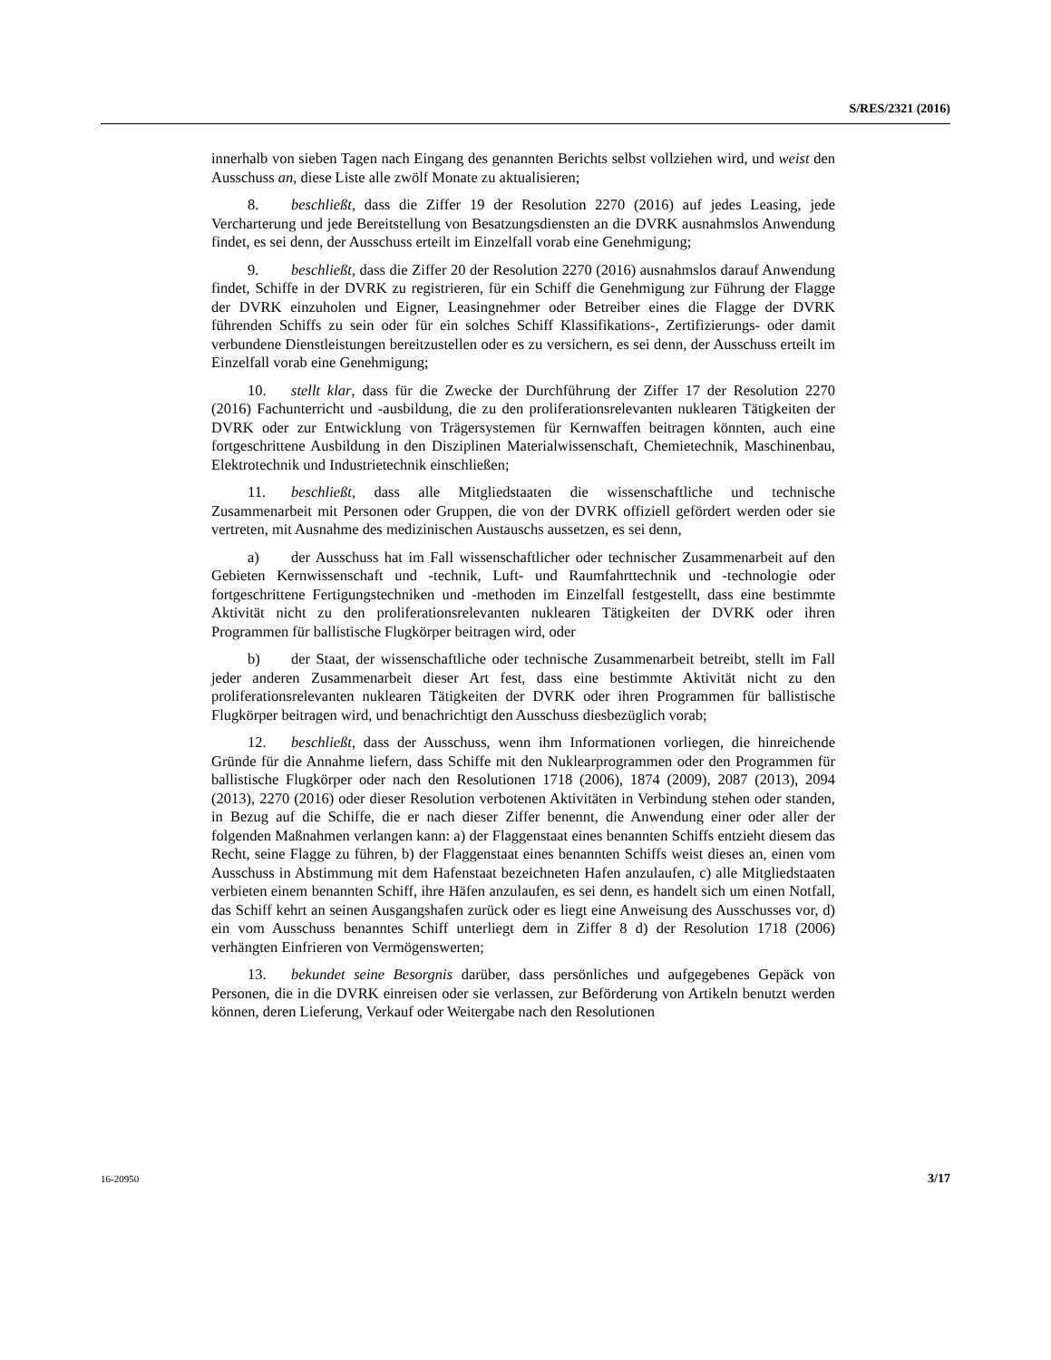S/RES/2321 (2016)
innerhalb von sieben Tagen nach Eingang des genannten Berichts selbst vollziehen wird, und weist den Ausschuss an, diese Liste alle zwölf Monate zu aktualisieren;
8. beschließt, dass die Ziffer 19 der Resolution 2270 (2016) auf jedes Leasing, jede Vercharterung und jede Bereitstellung von Besatzungsdiensten an die DVRK ausnahmslos Anwendung findet, es sei denn, der Ausschuss erteilt im Einzelfall vorab eine Genehmigung;
9. beschließt, dass die Ziffer 20 der Resolution 2270 (2016) ausnahmslos darauf Anwendung findet, Schiffe in der DVRK zu registrieren, für ein Schiff die Genehmigung zur Führung der Flagge der DVRK einzuholen und Eigner, Leasingnehmer oder Betreiber eines die Flagge der DVRK führenden Schiffs zu sein oder für ein solches Schiff Klassifikations-, Zertifizierungs- oder damit verbundene Dienstleistungen bereitzustellen oder es zu versichern, es sei denn, der Ausschuss erteilt im Einzelfall vorab eine Genehmigung;
10. stellt klar, dass für die Zwecke der Durchführung der Ziffer 17 der Resolution 2270 (2016) Fachunterricht und -ausbildung, die zu den proliferationsrelevanten nuklearen Tätigkeiten der DVRK oder zur Entwicklung von Trägersystemen für Kernwaffen beitragen könnten, auch eine fortgeschrittene Ausbildung in den Disziplinen Materialwissenschaft, Chemietechnik, Maschinenbau, Elektrotechnik und Industrietechnik einschließen;
11. beschließt, dass alle Mitgliedstaaten die wissenschaftliche und technische Zusammenarbeit mit Personen oder Gruppen, die von der DVRK offiziell gefördert werden oder sie vertreten, mit Ausnahme des medizinischen Austauschs aussetzen, es sei denn,
a) der Ausschuss hat im Fall wissenschaftlicher oder technischer Zusammenarbeit auf den Gebieten Kernwissenschaft und -technik, Luft- und Raumfahrttechnik und -technologie oder fortgeschrittene Fertigungstechniken und -methoden im Einzelfall festgestellt, dass eine bestimmte Aktivität nicht zu den proliferationsrelevanten nuklearen Tätigkeiten der DVRK oder ihren Programmen für ballistische Flugkörper beitragen wird, oder
b) der Staat, der wissenschaftliche oder technische Zusammenarbeit betreibt, stellt im Fall jeder anderen Zusammenarbeit dieser Art fest, dass eine bestimmte Aktivität nicht zu den proliferationsrelevanten nuklearen Tätigkeiten der DVRK oder ihren Programmen für ballistische Flugkörper beitragen wird, und benachrichtigt den Ausschuss diesbezüglich vorab;
12. beschließt, dass der Ausschuss, wenn ihm Informationen vorliegen, die hinreichende Gründe für die Annahme liefern, dass Schiffe mit den Nuklearprogrammen oder den Programmen für ballistische Flugkörper oder nach den Resolutionen 1718 (2006), 1874 (2009), 2087 (2013), 2094 (2013), 2270 (2016) oder dieser Resolution verbotenen Aktivitäten in Verbindung stehen oder standen, in Bezug auf die Schiffe, die er nach dieser Ziffer benennt, die Anwendung einer oder aller der folgenden Maßnahmen verlangen kann: a) der Flaggenstaat eines benannten Schiffs entzieht diesem das Recht, seine Flagge zu führen, b) der Flaggenstaat eines benannten Schiffs weist dieses an, einen vom Ausschuss in Abstimmung mit dem Hafenstaat bezeichneten Hafen anzulaufen, c) alle Mitgliedstaaten verbieten einem benannten Schiff, ihre Häfen anzulaufen, es sei denn, es handelt sich um einen Notfall, das Schiff kehrt an seinen Ausgangshafen zurück oder es liegt eine Anweisung des Ausschusses vor, d) ein vom Ausschuss benanntes Schiff unterliegt dem in Ziffer 8 d) der Resolution 1718 (2006) verhängten Einfrieren von Vermögenswerten;
13. bekundet seine Besorgnis darüber, dass persönliches und aufgegebenes Gepäck von Personen, die in die DVRK einreisen oder sie verlassen, zur Beförderung von Artikeln benutzt werden können, deren Lieferung, Verkauf oder Weitergabe nach den Resolutionen
16-20950 3/17